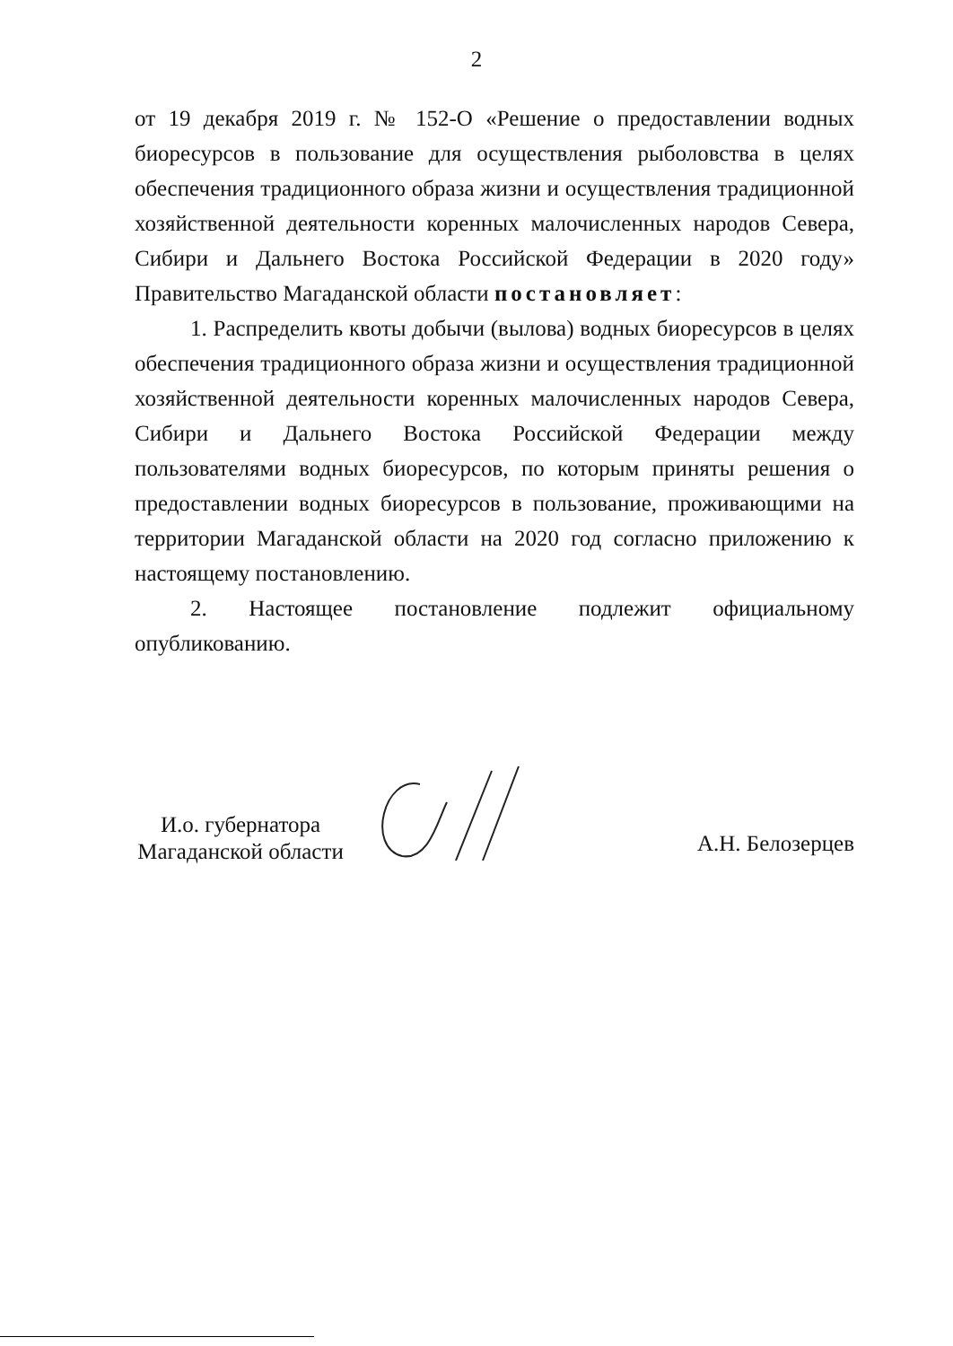2
от 19 декабря 2019 г. № 152-О «Решение о предоставлении водных биоресурсов в пользование для осуществления рыболовства в целях обеспечения традиционного образа жизни и осуществления традиционной хозяйственной деятельности коренных малочисленных народов Севера, Сибири и Дальнего Востока Российской Федерации в 2020 году» Правительство Магаданской области постановляет:
1. Распределить квоты добычи (вылова) водных биоресурсов в целях обеспечения традиционного образа жизни и осуществления традиционной хозяйственной деятельности коренных малочисленных народов Севера, Сибири и Дальнего Востока Российской Федерации между пользователями водных биоресурсов, по которым приняты решения о предоставлении водных биоресурсов в пользование, проживающими на территории Магаданской области на 2020 год согласно приложению к настоящему постановлению.
2. Настоящее постановление подлежит официальному опубликованию.
И.о. губернатора
Магаданской области
А.Н. Белозерцев